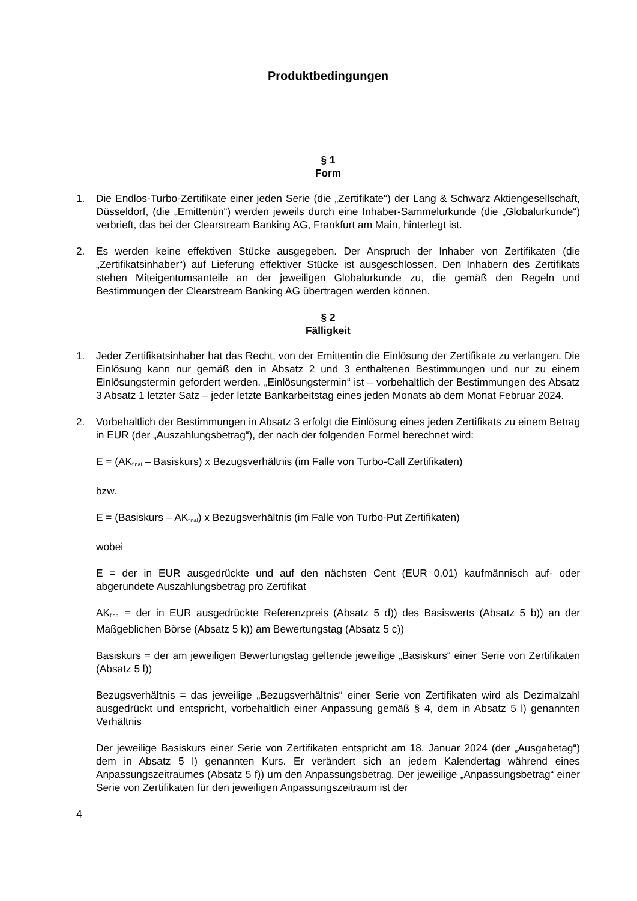Produktbedingungen
§ 1
Form
1. Die Endlos-Turbo-Zertifikate einer jeden Serie (die „Zertifikate“) der Lang & Schwarz Aktiengesellschaft, Düsseldorf, (die „Emittentin“) werden jeweils durch eine Inhaber-Sammelurkunde (die „Globalurkunde“) verbrieft, das bei der Clearstream Banking AG, Frankfurt am Main, hinterlegt ist.
2. Es werden keine effektiven Stücke ausgegeben. Der Anspruch der Inhaber von Zertifikaten (die „Zertifikatsinhaber“) auf Lieferung effektiver Stücke ist ausgeschlossen. Den Inhabern des Zertifikats stehen Miteigentumsanteile an der jeweiligen Globalurkunde zu, die gemäß den Regeln und Bestimmungen der Clearstream Banking AG übertragen werden können.
§ 2
Fälligkeit
1. Jeder Zertifikatsinhaber hat das Recht, von der Emittentin die Einlösung der Zertifikate zu verlangen. Die Einlösung kann nur gemäß den in Absatz 2 und 3 enthaltenen Bestimmungen und nur zu einem Einlösungstermin gefordert werden. „Einlösungstermin“ ist – vorbehaltlich der Bestimmungen des Absatz 3 Absatz 1 letzter Satz – jeder letzte Bankarbeitstag eines jeden Monats ab dem Monat Februar 2024.
2. Vorbehaltlich der Bestimmungen in Absatz 3 erfolgt die Einlösung eines jeden Zertifikats zu einem Betrag in EUR (der „Auszahlungsbetrag“), der nach der folgenden Formel berechnet wird:
E = (AK<sub>final</sub> – Basiskurs) x Bezugsverhältnis (im Falle von Turbo-Call Zertifikaten)
bzw.
E = (Basiskurs – AK<sub>final</sub>) x Bezugsverhältnis (im Falle von Turbo-Put Zertifikaten)
wobei
E = der in EUR ausgedrückte und auf den nächsten Cent (EUR 0,01) kaufmännisch auf- oder abgerundete Auszahlungsbetrag pro Zertifikat
AK<sub>final</sub> = der in EUR ausgedrückte Referenzpreis (Absatz 5 d)) des Basiswerts (Absatz 5 b)) an der Maßgeblichen Börse (Absatz 5 k)) am Bewertungstag (Absatz 5 c))
Basiskurs = der am jeweiligen Bewertungstag geltende jeweilige „Basiskurs“ einer Serie von Zertifikaten (Absatz 5 l))
Bezugsverhältnis = das jeweilige „Bezugsverhältnis“ einer Serie von Zertifikaten wird als Dezimalzahl ausgedrückt und entspricht, vorbehaltlich einer Anpassung gemäß § 4, dem in Absatz 5 l) genannten Verhältnis
Der jeweilige Basiskurs einer Serie von Zertifikaten entspricht am 18. Januar 2024 (der „Ausgabetag“) dem in Absatz 5 l) genannten Kurs. Er verändert sich an jedem Kalendertag während eines Anpassungszeitraumes (Absatz 5 f)) um den Anpassungsbetrag. Der jeweilige „Anpassungsbetrag“ einer Serie von Zertifikaten für den jeweiligen Anpassungszeitraum ist der
4